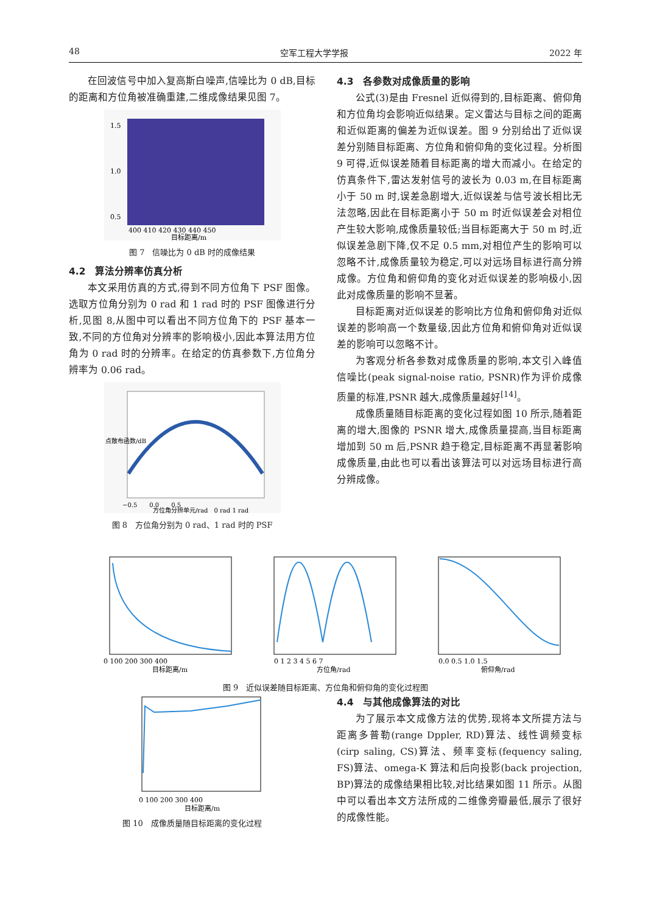48 空军工程大学学报 2022 年
在回波信号中加入复高斯白噪声,信噪比为 0 dB,目标的距离和方位角被准确重建,二维成像结果见图 7。
1.5
1.0
0.5
400 410 420 430 440 450
目标距离/m
图 7　信噪比为 0 dB 时的成像结果
4.2　算法分辨率仿真分析
本文采用仿真的方式,得到不同方位角下 PSF 图像。选取方位角分别为 0 rad 和 1 rad 时的 PSF 图像进行分析,见图 8,从图中可以看出不同方位角下的 PSF 基本一致,不同的方位角对分辨率的影响极小,因此本算法用方位角为 0 rad 时的分辨率。在给定的仿真参数下,方位角分辨率为 0.06 rad。
点散布函数/dB
−0.5　　0.0　　0.5
方位角分辨单元/rad　0 rad 1 rad
图 8　方位角分别为 0 rad、1 rad 时的 PSF
4.3　各参数对成像质量的影响
公式(3)是由 Fresnel 近似得到的,目标距离、俯仰角和方位角均会影响近似结果。定义雷达与目标之间的距离和近似距离的偏差为近似误差。图 9 分别给出了近似误差分别随目标距离、方位角和俯仰角的变化过程。分析图 9 可得,近似误差随着目标距离的增大而减小。在给定的仿真条件下,雷达发射信号的波长为 0.03 m,在目标距离小于 50 m 时,误差急剧增大,近似误差与信号波长相比无法忽略,因此在目标距离小于 50 m 时近似误差会对相位产生较大影响,成像质量较低;当目标距离大于 50 m 时,近似误差急剧下降,仅不足 0.5 mm,对相位产生的影响可以忽略不计,成像质量较为稳定,可以对远场目标进行高分辨成像。方位角和俯仰角的变化对近似误差的影响极小,因此对成像质量的影响不显著。
目标距离对近似误差的影响比方位角和俯仰角对近似误差的影响高一个数量级,因此方位角和俯仰角对近似误差的影响可以忽略不计。
为客观分析各参数对成像质量的影响,本文引入峰值信噪比(peak signal-noise ratio, PSNR)作为评价成像质量的标准,PSNR 越大,成像质量越好<sup>[14]</sup>。
成像质量随目标距离的变化过程如图 10 所示,随着距离的增大,图像的 PSNR 增大,成像质量提高,当目标距离增加到 50 m 后,PSNR 趋于稳定,目标距离不再显著影响成像质量,由此也可以看出该算法可以对远场目标进行高分辨成像。
0 100 200 300 400
目标距离/m
0 1 2 3 4 5 6 7
方位角/rad
0.0 0.5 1.0 1.5
俯仰角/rad
图 9　近似误差随目标距离、方位角和俯仰角的变化过程图
0 100 200 300 400
目标距离/m
图 10　成像质量随目标距离的变化过程
4.4　与其他成像算法的对比
为了展示本文成像方法的优势,现将本文所提方法与距离多普勒(range Dppler, RD)算法、线性调频变标(cirp saling, CS)算法、频率变标(fequency saling, FS)算法、omega-K 算法和后向投影(back projection, BP)算法的成像结果相比较,对比结果如图 11 所示。从图中可以看出本文方法所成的二维像旁瓣最低,展示了很好的成像性能。